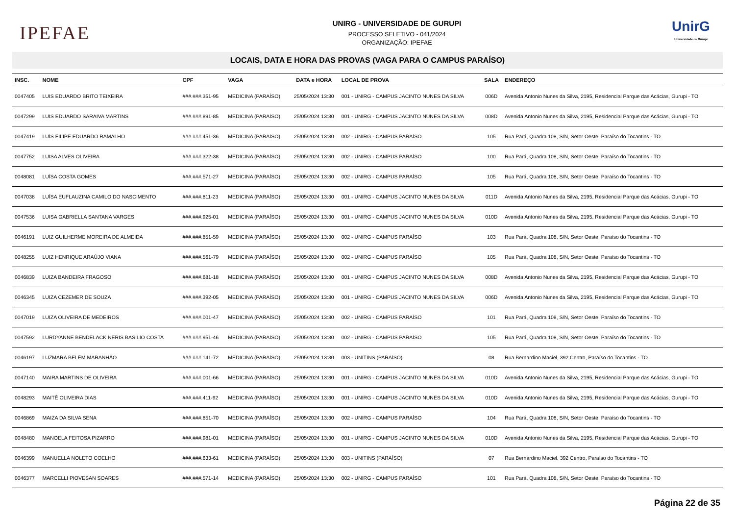IPEFAE
UNIRG - UNIVERSIDADE DE GURUPI
PROCESSO SELETIVO - 041/2024
ORGANIZAÇÃO: IPEFAE
UnirG
Universidade de Gurupi
LOCAIS, DATA E HORA DAS PROVAS (VAGA PARA O CAMPUS PARAÍSO)
| INSC. | NOME | CPF | VAGA | DATA e HORA | LOCAL DE PROVA | SALA | ENDEREÇO |
| --- | --- | --- | --- | --- | --- | --- | --- |
| 0047405 | LUIS EDUARDO BRITO TEIXEIRA | ###.###.351-95 | MEDICINA (PARAÍSO) | 25/05/2024 13:30 | 001 - UNIRG - CAMPUS JACINTO NUNES DA SILVA | 006D | Avenida Antonio Nunes da Silva, 2195, Residencial Parque das Acácias, Gurupi - TO |
| 0047299 | LUIS EDUARDO SARAIVA MARTINS | ###.###.891-85 | MEDICINA (PARAÍSO) | 25/05/2024 13:30 | 001 - UNIRG - CAMPUS JACINTO NUNES DA SILVA | 008D | Avenida Antonio Nunes da Silva, 2195, Residencial Parque das Acácias, Gurupi - TO |
| 0047419 | LUÍS FILIPE EDUARDO RAMALHO | ###.###.451-36 | MEDICINA (PARAÍSO) | 25/05/2024 13:30 | 002 - UNIRG - CAMPUS PARAÍSO | 105 | Rua Pará, Quadra 108, S/N, Setor Oeste, Paraíso do Tocantins - TO |
| 0047752 | LUISA ALVES OLIVEIRA | ###.###.322-38 | MEDICINA (PARAÍSO) | 25/05/2024 13:30 | 002 - UNIRG - CAMPUS PARAÍSO | 100 | Rua Pará, Quadra 108, S/N, Setor Oeste, Paraíso do Tocantins - TO |
| 0048081 | LUÍSA COSTA GOMES | ###.###.571-27 | MEDICINA (PARAÍSO) | 25/05/2024 13:30 | 002 - UNIRG - CAMPUS PARAÍSO | 105 | Rua Pará, Quadra 108, S/N, Setor Oeste, Paraíso do Tocantins - TO |
| 0047038 | LUÍSA EUFLAUZINA CAMILO DO NASCIMENTO | ###.###.811-23 | MEDICINA (PARAÍSO) | 25/05/2024 13:30 | 001 - UNIRG - CAMPUS JACINTO NUNES DA SILVA | 011D | Avenida Antonio Nunes da Silva, 2195, Residencial Parque das Acácias, Gurupi - TO |
| 0047536 | LUISA GABRIELLA SANTANA VARGES | ###.###.925-01 | MEDICINA (PARAÍSO) | 25/05/2024 13:30 | 001 - UNIRG - CAMPUS JACINTO NUNES DA SILVA | 010D | Avenida Antonio Nunes da Silva, 2195, Residencial Parque das Acácias, Gurupi - TO |
| 0046191 | LUIZ GUILHERME MOREIRA DE ALMEIDA | ###.###.851-59 | MEDICINA (PARAÍSO) | 25/05/2024 13:30 | 002 - UNIRG - CAMPUS PARAÍSO | 103 | Rua Pará, Quadra 108, S/N, Setor Oeste, Paraíso do Tocantins - TO |
| 0048255 | LUIZ HENRIQUE ARAÚJO VIANA | ###.###.561-79 | MEDICINA (PARAÍSO) | 25/05/2024 13:30 | 002 - UNIRG - CAMPUS PARAÍSO | 105 | Rua Pará, Quadra 108, S/N, Setor Oeste, Paraíso do Tocantins - TO |
| 0046839 | LUIZA BANDEIRA FRAGOSO | ###.###.681-18 | MEDICINA (PARAÍSO) | 25/05/2024 13:30 | 001 - UNIRG - CAMPUS JACINTO NUNES DA SILVA | 008D | Avenida Antonio Nunes da Silva, 2195, Residencial Parque das Acácias, Gurupi - TO |
| 0046345 | LUIZA CEZEMER DE SOUZA | ###.###.392-05 | MEDICINA (PARAÍSO) | 25/05/2024 13:30 | 001 - UNIRG - CAMPUS JACINTO NUNES DA SILVA | 006D | Avenida Antonio Nunes da Silva, 2195, Residencial Parque das Acácias, Gurupi - TO |
| 0047019 | LUIZA OLIVEIRA DE MEDEIROS | ###.###.001-47 | MEDICINA (PARAÍSO) | 25/05/2024 13:30 | 002 - UNIRG - CAMPUS PARAÍSO | 101 | Rua Pará, Quadra 108, S/N, Setor Oeste, Paraíso do Tocantins - TO |
| 0047592 | LURDYANNE BENDELACK NERIS BASILIO COSTA | ###.###.951-46 | MEDICINA (PARAÍSO) | 25/05/2024 13:30 | 002 - UNIRG - CAMPUS PARAÍSO | 105 | Rua Pará, Quadra 108, S/N, Setor Oeste, Paraíso do Tocantins - TO |
| 0046197 | LUZMARA BELÉM MARANHÃO | ###.###.141-72 | MEDICINA (PARAÍSO) | 25/05/2024 13:30 | 003 - UNITINS (PARAÍSO) | 08 | Rua Bernardino Maciel, 392 Centro, Paraíso do Tocantins - TO |
| 0047140 | MAIRA MARTINS DE OLIVEIRA | ###.###.001-66 | MEDICINA (PARAÍSO) | 25/05/2024 13:30 | 001 - UNIRG - CAMPUS JACINTO NUNES DA SILVA | 010D | Avenida Antonio Nunes da Silva, 2195, Residencial Parque das Acácias, Gurupi - TO |
| 0048293 | MAITÊ OLIVEIRA DIAS | ###.###.411-92 | MEDICINA (PARAÍSO) | 25/05/2024 13:30 | 001 - UNIRG - CAMPUS JACINTO NUNES DA SILVA | 010D | Avenida Antonio Nunes da Silva, 2195, Residencial Parque das Acácias, Gurupi - TO |
| 0046869 | MAIZA DA SILVA SENA | ###.###.851-70 | MEDICINA (PARAÍSO) | 25/05/2024 13:30 | 002 - UNIRG - CAMPUS PARAÍSO | 104 | Rua Pará, Quadra 108, S/N, Setor Oeste, Paraíso do Tocantins - TO |
| 0048480 | MANOELA FEITOSA PIZARRO | ###.###.981-01 | MEDICINA (PARAÍSO) | 25/05/2024 13:30 | 001 - UNIRG - CAMPUS JACINTO NUNES DA SILVA | 010D | Avenida Antonio Nunes da Silva, 2195, Residencial Parque das Acácias, Gurupi - TO |
| 0046399 | MANUELLA NOLETO COELHO | ###.###.633-61 | MEDICINA (PARAÍSO) | 25/05/2024 13:30 | 003 - UNITINS (PARAÍSO) | 07 | Rua Bernardino Maciel, 392 Centro, Paraíso do Tocantins - TO |
| 0046377 | MARCELLI PIOVESAN SOARES | ###.###.571-14 | MEDICINA (PARAÍSO) | 25/05/2024 13:30 | 002 - UNIRG - CAMPUS PARAÍSO | 101 | Rua Pará, Quadra 108, S/N, Setor Oeste, Paraíso do Tocantins - TO |
Página 22 de 35